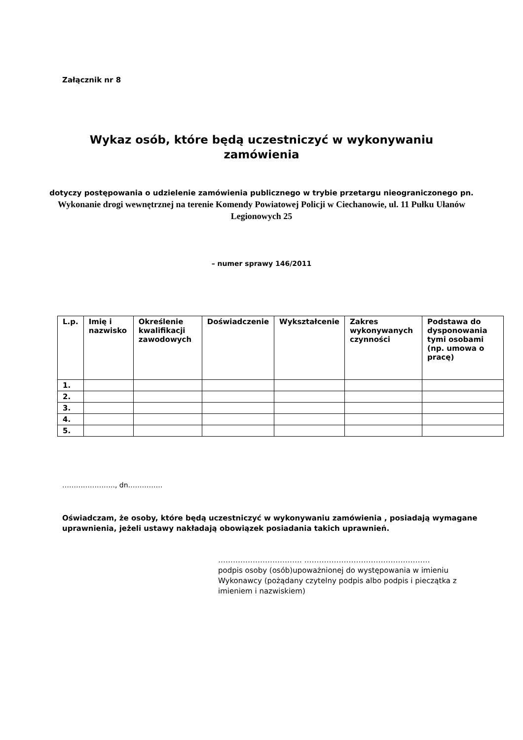Załącznik nr 8
Wykaz osób, które będą uczestniczyć w wykonywaniu
zamówienia
dotyczy postępowania o udzielenie zamówienia publicznego w trybie przetargu nieograniczonego pn. Wykonanie drogi wewnętrznej na terenie Komendy Powiatowej Policji w Ciechanowie, ul. 11 Pułku Ułanów Legionowych 25
– numer sprawy 146/2011
| L.p. | Imię i nazwisko | Określenie kwalifikacji zawodowych | Doświadczenie | Wykształcenie | Zakres wykonywanych czynności | Podstawa do dysponowania tymi osobami (np. umowa o pracę) |
| --- | --- | --- | --- | --- | --- | --- |
| 1. | | | | | | |
| 2. | | | | | | |
| 3. | | | | | | |
| 4. | | | | | | |
| 5. | | | | | | |
………………….., dn……………
Oświadczam, że osoby, które będą uczestniczyć w wykonywaniu zamówienia , posiadają wymagane uprawnienia, jeżeli ustawy nakładają obowiązek posiadania takich uprawnień.
……………………………. ……………………………………………
podpis osoby (osób)upoważnionej do występowania w imieniu Wykonawcy (pożądany czytelny podpis albo podpis i pieczątka z imieniem i nazwiskiem)